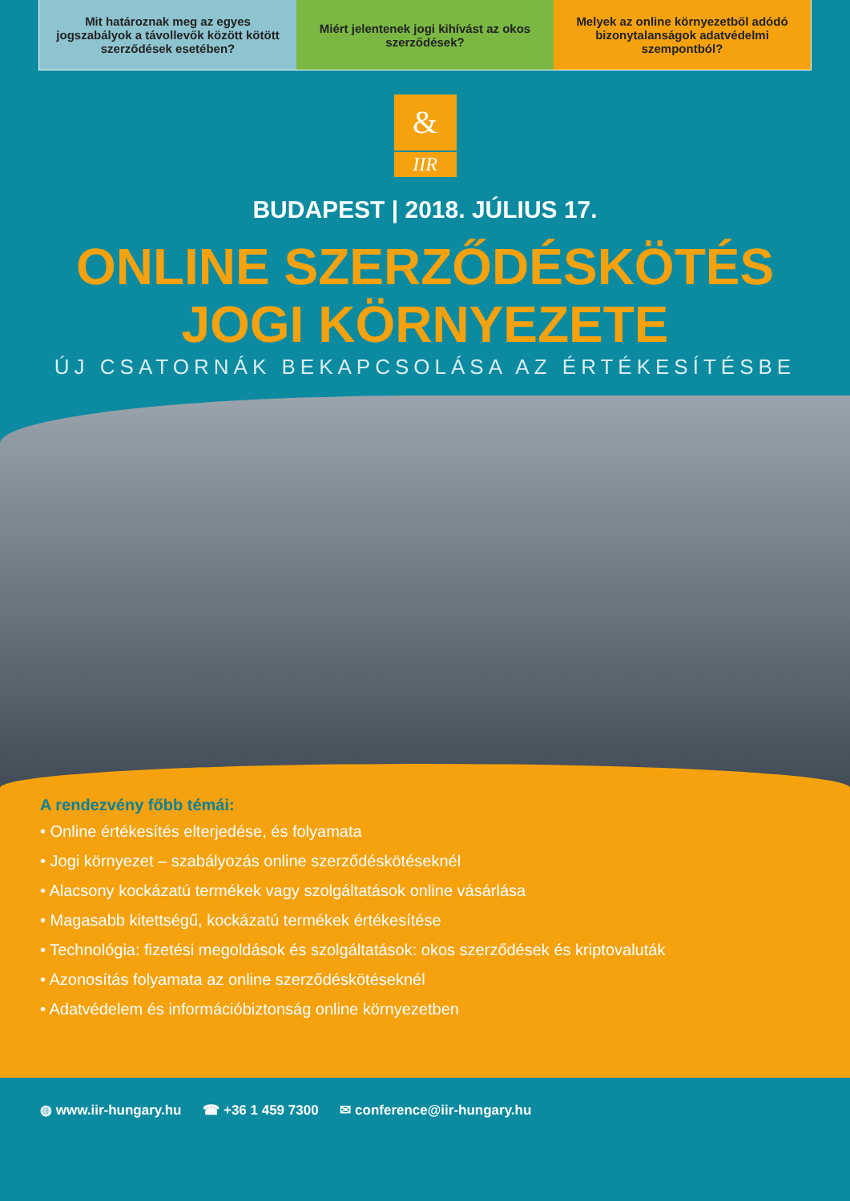Mit határoznak meg az egyes jogszabályok a távollevők között kötött szerződések esetében?
Miért jelentenek jogi kihívást az okos szerződések?
Melyek az online környezetből adódó bizonytalanságok adatvédelmi szempontból?
&
IIR
BUDAPEST | 2018. JÚLIUS 17.
ONLINE SZERZŐDÉSKÖTÉS
JOGI KÖRNYEZETE
ÚJ CSATORNÁK BEKAPCSOLÁSA AZ ÉRTÉKESÍTÉSBE
A rendezvény főbb témái:
• Online értékesítés elterjedése, és folyamata
• Jogi környezet – szabályozás online szerződéskötéseknél
• Alacsony kockázatú termékek vagy szolgáltatások online vásárlása
• Magasabb kitettségű, kockázatú termékek értékesítése
• Technológia: fizetési megoldások és szolgáltatások: okos szerződések és kriptovaluták
• Azonosítás folyamata az online szerződéskötéseknél
• Adatvédelem és információbiztonság online környezetben
◍ www.iir-hungary.hu ☎ +36 1 459 7300 ✉ conference@iir-hungary.hu